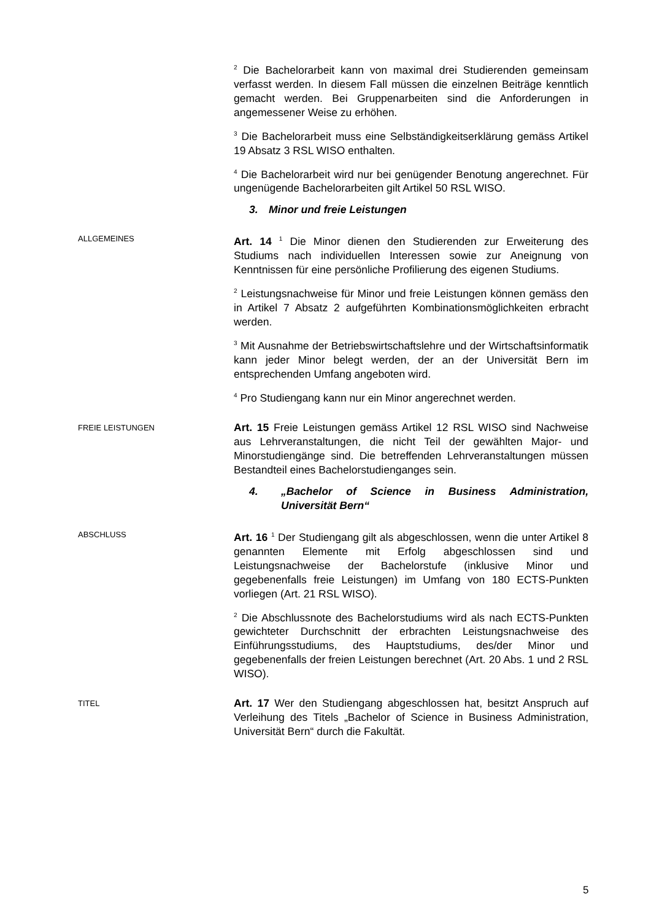<sup>2</sup> Die Bachelorarbeit kann von maximal drei Studierenden gemeinsam verfasst werden. In diesem Fall müssen die einzelnen Beiträge kenntlich gemacht werden. Bei Gruppenarbeiten sind die Anforderungen in angemessener Weise zu erhöhen.
<sup>3</sup> Die Bachelorarbeit muss eine Selbständigkeitserklärung gemäss Artikel 19 Absatz 3 RSL WISO enthalten.
<sup>4</sup> Die Bachelorarbeit wird nur bei genügender Benotung angerechnet. Für ungenügende Bachelorarbeiten gilt Artikel 50 RSL WISO.
3. Minor und freie Leistungen
ALLGEMEINES
Art. 14 <sup>1</sup> Die Minor dienen den Studierenden zur Erweiterung des Studiums nach individuellen Interessen sowie zur Aneignung von Kenntnissen für eine persönliche Profilierung des eigenen Studiums.
<sup>2</sup> Leistungsnachweise für Minor und freie Leistungen können gemäss den in Artikel 7 Absatz 2 aufgeführten Kombinationsmöglichkeiten erbracht werden.
<sup>3</sup> Mit Ausnahme der Betriebswirtschaftslehre und der Wirtschaftsinformatik kann jeder Minor belegt werden, der an der Universität Bern im entsprechenden Umfang angeboten wird.
<sup>4</sup> Pro Studiengang kann nur ein Minor angerechnet werden.
FREIE LEISTUNGEN
Art. 15 Freie Leistungen gemäss Artikel 12 RSL WISO sind Nachweise aus Lehrveranstaltungen, die nicht Teil der gewählten Major- und Minorstudiengänge sind. Die betreffenden Lehrveranstaltungen müssen Bestandteil eines Bachelorstudienganges sein.
4. „Bachelor of Science in Business Administration, Universität Bern“
ABSCHLUSS
Art. 16 <sup>1</sup> Der Studiengang gilt als abgeschlossen, wenn die unter Artikel 8 genannten Elemente mit Erfolg abgeschlossen sind und Leistungsnachweise der Bachelorstufe (inklusive Minor und gegebenenfalls freie Leistungen) im Umfang von 180 ECTS-Punkten vorliegen (Art. 21 RSL WISO).
<sup>2</sup> Die Abschlussnote des Bachelorstudiums wird als nach ECTS-Punkten gewichteter Durchschnitt der erbrachten Leistungsnachweise des Einführungsstudiums, des Hauptstudiums, des/der Minor und gegebenenfalls der freien Leistungen berechnet (Art. 20 Abs. 1 und 2 RSL WISO).
TITEL
Art. 17 Wer den Studiengang abgeschlossen hat, besitzt Anspruch auf Verleihung des Titels „Bachelor of Science in Business Administration, Universität Bern“ durch die Fakultät.
5